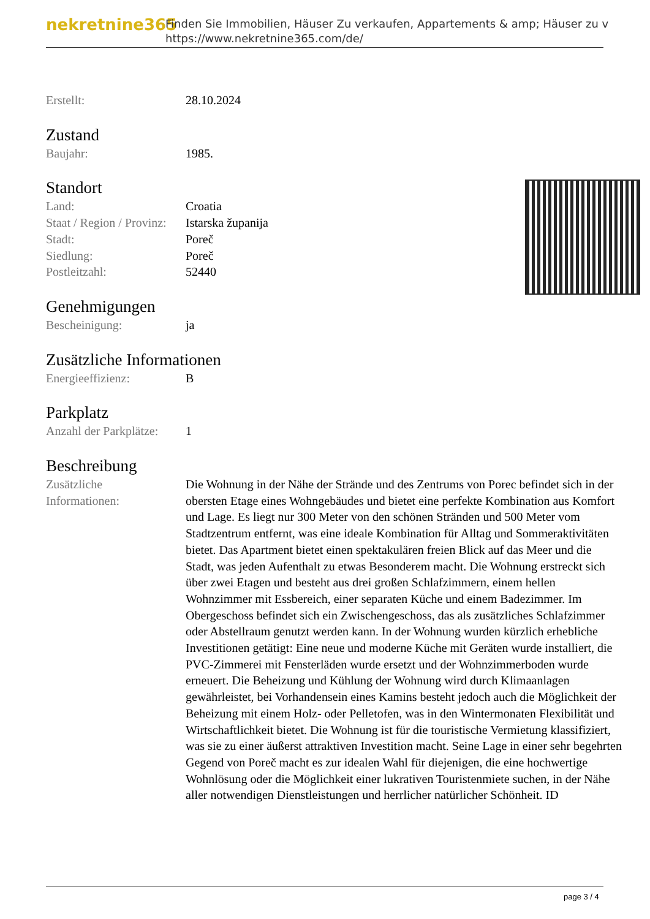nekretnine365
Finden Sie Immobilien, Häuser Zu verkaufen, Appartements & amp; Häuser zu v
https://www.nekretnine365.com/de/
| Erstellt: | 28.10.2024 |
Zustand
| Baujahr: | 1985. |
Standort
| Land: | Croatia |
| Staat / Region / Provinz: | Istarska županija |
| Stadt: | Poreč |
| Siedlung: | Poreč |
| Postleitzahl: | 52440 |
Genehmigungen
| Bescheinigung: | ja |
Zusätzliche Informationen
| Energieeffizienz: | B |
Parkplatz
| Anzahl der Parkplätze: | 1 |
Beschreibung
| Zusätzliche Informationen: | Die Wohnung in der Nähe der Strände und des Zentrums von Porec befindet sich in der obersten Etage eines Wohngebäudes und bietet eine perfekte Kombination aus Komfort und Lage. Es liegt nur 300 Meter von den schönen Stränden und 500 Meter vom Stadtzentrum entfernt, was eine ideale Kombination für Alltag und Sommeraktivitäten bietet. Das Apartment bietet einen spektakulären freien Blick auf das Meer und die Stadt, was jeden Aufenthalt zu etwas Besonderem macht. Die Wohnung erstreckt sich über zwei Etagen und besteht aus drei großen Schlafzimmern, einem hellen Wohnzimmer mit Essbereich, einer separaten Küche und einem Badezimmer. Im Obergeschoss befindet sich ein Zwischengeschoss, das als zusätzliches Schlafzimmer oder Abstellraum genutzt werden kann. In der Wohnung wurden kürzlich erhebliche Investitionen getätigt: Eine neue und moderne Küche mit Geräten wurde installiert, die PVC-Zimmerei mit Fensterläden wurde ersetzt und der Wohnzimmerboden wurde erneuert. Die Beheizung und Kühlung der Wohnung wird durch Klimaanlagen gewährleistet, bei Vorhandensein eines Kamins besteht jedoch auch die Möglichkeit der Beheizung mit einem Holz- oder Pelletofen, was in den Wintermonaten Flexibilität und Wirtschaftlichkeit bietet. Die Wohnung ist für die touristische Vermietung klassifiziert, was sie zu einer äußerst attraktiven Investition macht. Seine Lage in einer sehr begehrten Gegend von Poreč macht es zur idealen Wahl für diejenigen, die eine hochwertige Wohnlösung oder die Möglichkeit einer lukrativen Touristenmiete suchen, in der Nähe aller notwendigen Dienstleistungen und herrlicher natürlicher Schönheit. ID |
page 3 / 4